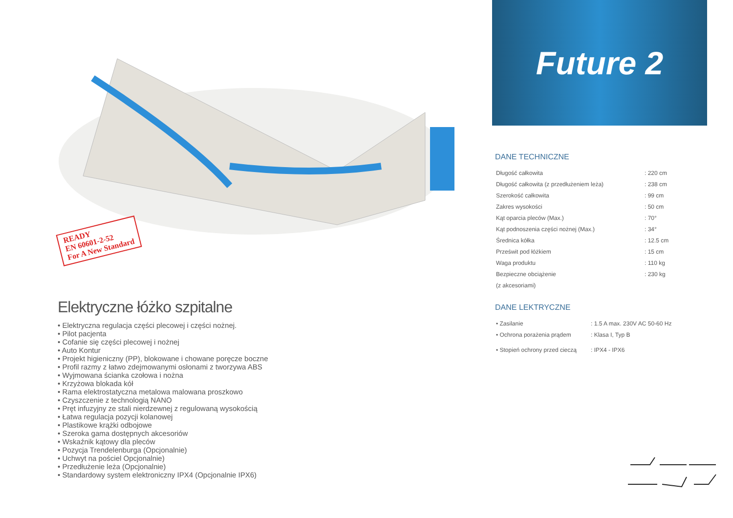READY
EN 60601-2-52
For A New Standard
Elektryczne łóżko szpitalne
• Elektryczna regulacja części plecowej i części nożnej.
• Pilot pacjenta
• Cofanie się części plecowej i nożnej
• Auto Kontur
• Projekt higieniczny (PP), blokowane i chowane poręcze boczne
• Profil razmy z łatwo zdejmowanymi osłonami z tworzywa ABS
• Wyjmowana ścianka czołowa i nożna
• Krzyżowa blokada kół
• Rama elektrostatyczna metalowa malowana proszkowo
• Czyszczenie z technologią NANO
• Pręt infuzyjny ze stali nierdzewnej z regulowaną wysokością
• Łatwa regulacja pozycji kolanowej
• Plastikowe krążki odbojowe
• Szeroka gama dostępnych akcesoriów
• Wskaźnik kątowy dla pleców
• Pozycja Trendelenburga (Opcjonalnie)
• Uchwyt na pościel Opcjonalnie)
• Przedłużenie leża (Opcjonalnie)
• Standardowy system elektroniczny IPX4 (Opcjonalnie IPX6)
Future 2
DANE TECHNICZNE
| Długość całkowita | : 220 cm |
| Długość całkowita (z przedłużeniem leża) | : 238 cm |
| Szerokość całkowita | : 99 cm |
| Zakres wysokości | : 50 cm |
| Kąt oparcia pleców (Max.) | : 70° |
| Kąt podnoszenia części nożnej (Max.) | : 34° |
| Średnica kółka | : 12.5 cm |
| Prześwit pod łóżkiem | : 15 cm |
| Waga produktu | : 110 kg |
| Bezpieczne obciążenie | : 230 kg |
| (z akcesoriami) | |
DANE LEKTRYCZNE
| • Zasilanie | : 1.5 A max. 230V AC 50-60 Hz |
| • Ochrona porażenia prądem | : Klasa I, Typ B |
| • Stopień ochrony przed cieczą | : IPX4 - IPX6 |